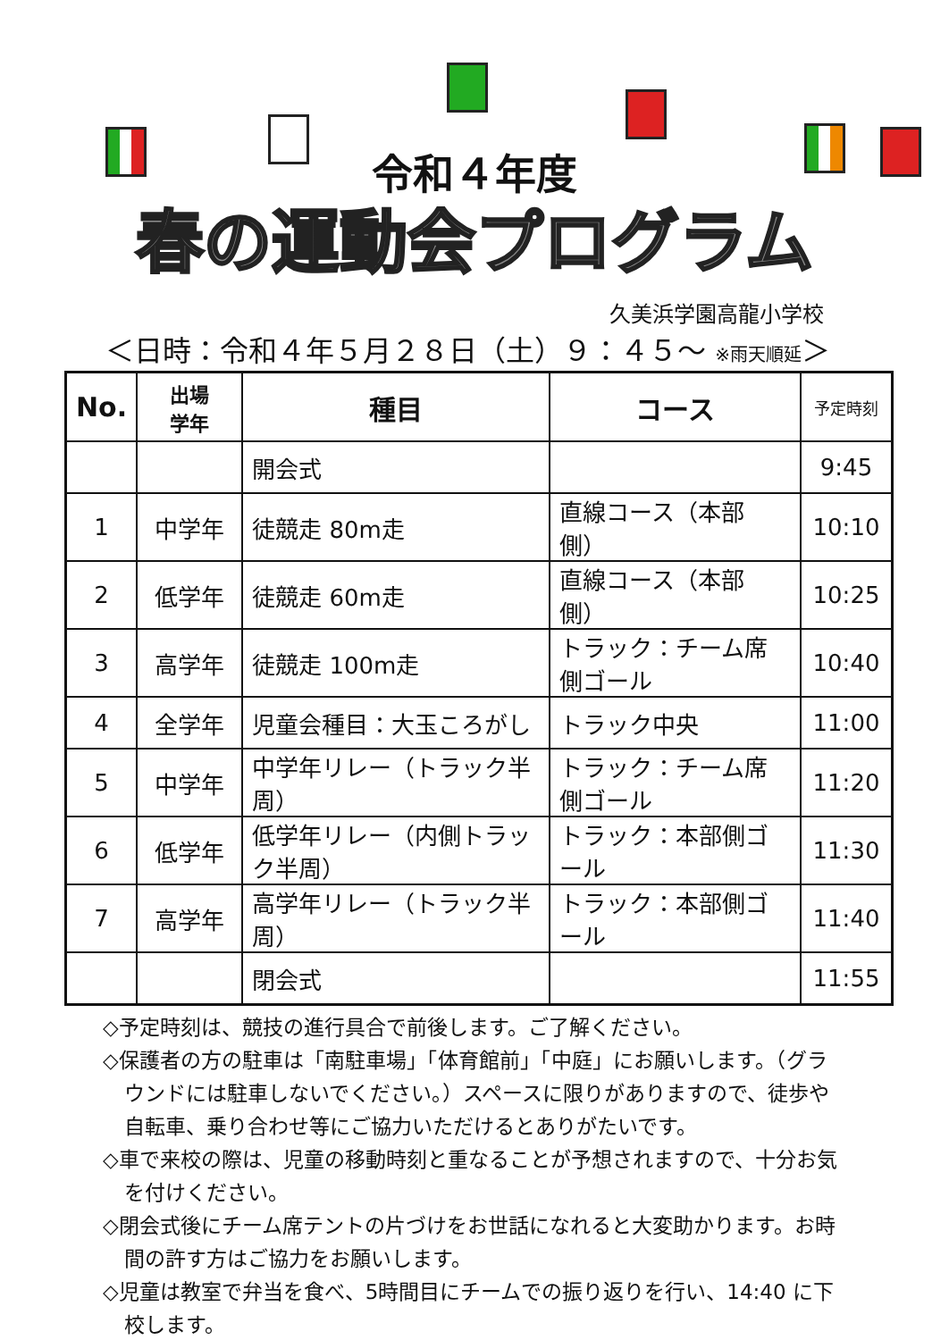令和４年度
春の運動会プログラム
久美浜学園高龍小学校
＜日時：令和４年５月２８日（土）９：４５～ ※雨天順延＞
| No. | 出場 学年 | 種目 | コース | 予定時刻 |
| --- | --- | --- | --- | --- |
| | | 開会式 | | 9:45 |
| 1 | 中学年 | 徒競走 80m走 | 直線コース（本部側） | 10:10 |
| 2 | 低学年 | 徒競走 60m走 | 直線コース（本部側） | 10:25 |
| 3 | 高学年 | 徒競走 100m走 | トラック：チーム席側ゴール | 10:40 |
| 4 | 全学年 | 児童会種目：大玉ころがし | トラック中央 | 11:00 |
| 5 | 中学年 | 中学年リレー（トラック半周） | トラック：チーム席側ゴール | 11:20 |
| 6 | 低学年 | 低学年リレー（内側トラック半周） | トラック：本部側ゴール | 11:30 |
| 7 | 高学年 | 高学年リレー（トラック半周） | トラック：本部側ゴール | 11:40 |
| | | 閉会式 | | 11:55 |
◇予定時刻は、競技の進行具合で前後します。ご了解ください。
◇保護者の方の駐車は「南駐車場」「体育館前」「中庭」にお願いします。（グラウンドには駐車しないでください。）スペースに限りがありますので、徒歩や自転車、乗り合わせ等にご協力いただけるとありがたいです。
◇車で来校の際は、児童の移動時刻と重なることが予想されますので、十分お気を付けください。
◇閉会式後にチーム席テントの片づけをお世話になれると大変助かります。お時間の許す方はご協力をお願いします。
◇児童は教室で弁当を食べ、5時間目にチームでの振り返りを行い、14:40 に下校します。